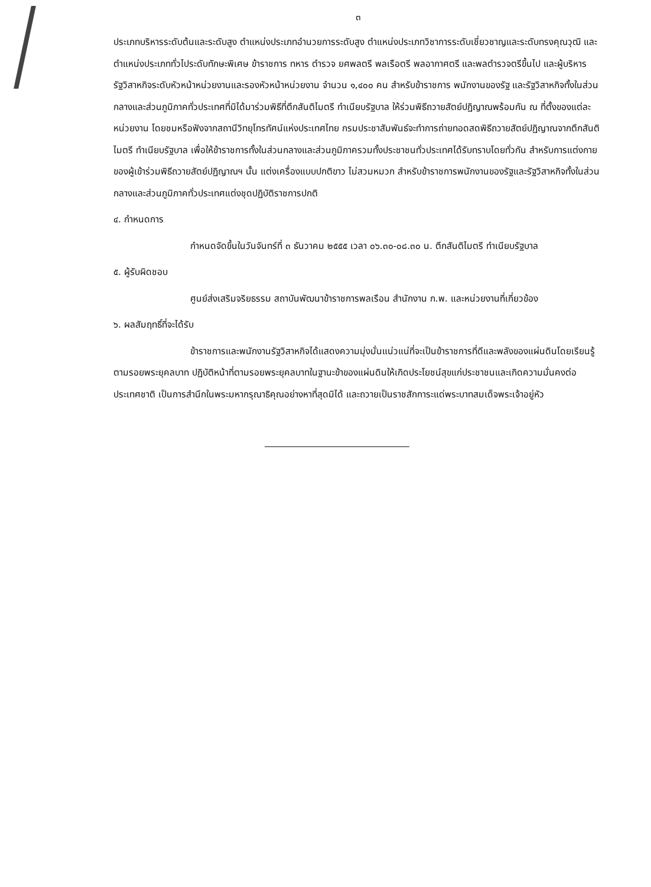๓
ประเภทบริหารระดับต้นและระดับสูง ตำแหน่งประเภทอำนวยการระดับสูง ตำแหน่งประเภทวิชาการระดับเชี่ยวชาญและระดับทรงคุณวุฒิ และตำแหน่งประเภททั่วไประดับทักษะพิเศษ ข้าราชการ ทหาร ตำรวจ ยศพลตรี พลเรือตรี พลอากาศตรี และพลตำรวจตรีขึ้นไป และผู้บริหารรัฐวิสาหกิจระดับหัวหน้าหน่วยงานและรองหัวหน้าหน่วยงาน จำนวน ๑,๔๐๐ คน สำหรับข้าราชการ พนักงานของรัฐ และรัฐวิสาหกิจทั้งในส่วนกลางและส่วนภูมิภาคทั่วประเทศที่มิได้มาร่วมพิธีที่ตึกสันติไมตรี ทำเนียบรัฐบาล ให้ร่วมพิธีถวายสัตย์ปฏิญาณพร้อมกัน ณ ที่ตั้งของแต่ละหน่วยงาน โดยชมหรือฟังจากสถานีวิทยุโทรทัศน์แห่งประเทศไทย กรมประชาสัมพันธ์จะทำการถ่ายทอดสดพิธีถวายสัตย์ปฏิญาณจากตึกสันติไมตรี ทำเนียบรัฐบาล เพื่อให้ข้าราชการทั้งในส่วนกลางและส่วนภูมิภาครวมทั้งประชาชนทั่วประเทศได้รับทราบโดยทั่วกัน สำหรับการแต่งกายของผู้เข้าร่วมพิธีถวายสัตย์ปฏิญาณฯ นั้น แต่งเครื่องแบบปกติขาว ไม่สวมหมวก สำหรับข้าราชการพนักงานของรัฐและรัฐวิสาหกิจทั้งในส่วนกลางและส่วนภูมิภาคทั่วประเทศแต่งชุดปฏิบัติราชการปกติ
๔. กำหนดการ
กำหนดจัดขึ้นในวันจันทร์ที่ ๓ ธันวาคม ๒๕๕๕ เวลา ๐๖.๓๐-๐๘.๓๐ น. ตึกสันติไมตรี ทำเนียบรัฐบาล
๕. ผู้รับผิดชอบ
ศูนย์ส่งเสริมจริยธรรม สถาบันพัฒนาข้าราชการพลเรือน สำนักงาน ก.พ. และหน่วยงานที่เกี่ยวข้อง
๖. ผลสัมฤทธิ์ที่จะได้รับ
ข้าราชการและพนักงานรัฐวิสาหกิจได้แสดงความมุ่งมั่นแน่วแน่ที่จะเป็นข้าราชการที่ดีและพลังของแผ่นดินโดยเรียนรู้ตามรอยพระยุคลบาท ปฏิบัติหน้าที่ตามรอยพระยุคลบาทในฐานะข้าของแผ่นดินให้เกิดประโยชน์สุขแก่ประชาชนและเกิดความมั่นคงต่อประเทศชาติ เป็นการสำนึกในพระมหากรุณาธิคุณอย่างหาที่สุดมิได้ และถวายเป็นราชสักการะแด่พระบาทสมเด็จพระเจ้าอยู่หัว